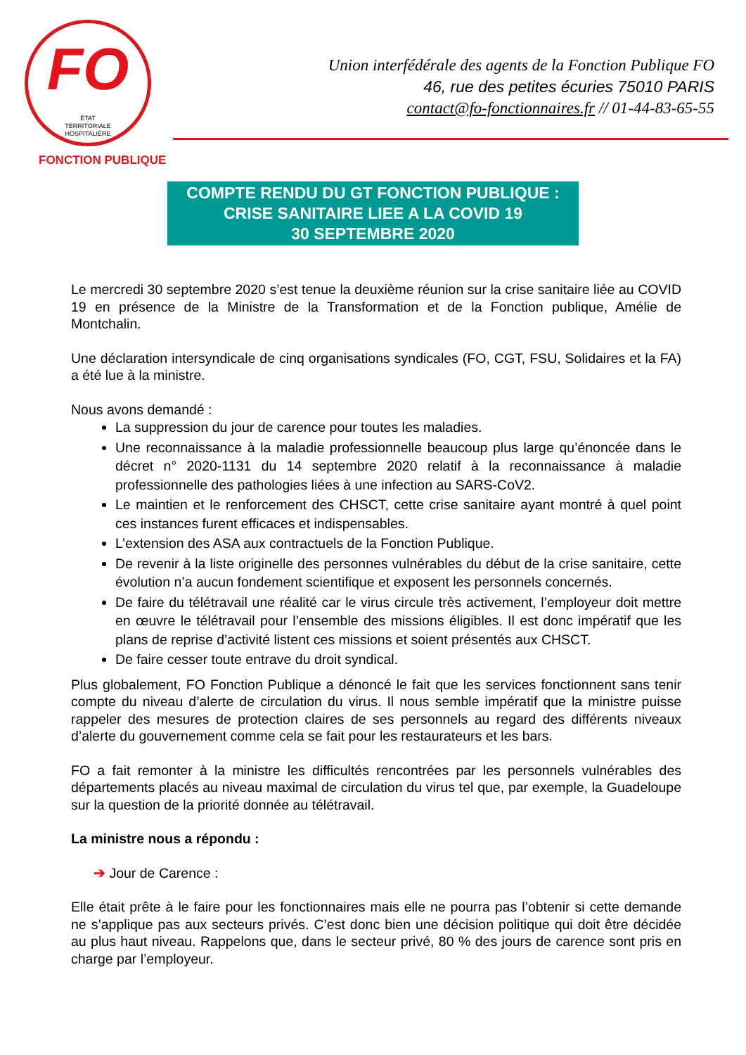FO
ÉTAT
TERRITORIALE
HOSPITALIÈRE
FONCTION PUBLIQUE
Union interfédérale des agents de la Fonction Publique FO
46, rue des petites écuries 75010 PARIS
contact@fo-fonctionnaires.fr // 01-44-83-65-55
COMPTE RENDU DU GT FONCTION PUBLIQUE :
CRISE SANITAIRE LIEE A LA COVID 19
30 SEPTEMBRE 2020
Le mercredi 30 septembre 2020 s’est tenue la deuxième réunion sur la crise sanitaire liée au COVID 19 en présence de la Ministre de la Transformation et de la Fonction publique, Amélie de Montchalin.
Une déclaration intersyndicale de cinq organisations syndicales (FO, CGT, FSU, Solidaires et la FA) a été lue à la ministre.
Nous avons demandé :
La suppression du jour de carence pour toutes les maladies.
Une reconnaissance à la maladie professionnelle beaucoup plus large qu’énoncée dans le décret n° 2020-1131 du 14 septembre 2020 relatif à la reconnaissance à maladie professionnelle des pathologies liées à une infection au SARS-CoV2.
Le maintien et le renforcement des CHSCT, cette crise sanitaire ayant montré à quel point ces instances furent efficaces et indispensables.
L’extension des ASA aux contractuels de la Fonction Publique.
De revenir à la liste originelle des personnes vulnérables du début de la crise sanitaire, cette évolution n’a aucun fondement scientifique et exposent les personnels concernés.
De faire du télétravail une réalité car le virus circule très activement, l’employeur doit mettre en œuvre le télétravail pour l’ensemble des missions éligibles. Il est donc impératif que les plans de reprise d’activité listent ces missions et soient présentés aux CHSCT.
De faire cesser toute entrave du droit syndical.
Plus globalement, FO Fonction Publique a dénoncé le fait que les services fonctionnent sans tenir compte du niveau d’alerte de circulation du virus. Il nous semble impératif que la ministre puisse rappeler des mesures de protection claires de ses personnels au regard des différents niveaux d’alerte du gouvernement comme cela se fait pour les restaurateurs et les bars.
FO a fait remonter à la ministre les difficultés rencontrées par les personnels vulnérables des départements placés au niveau maximal de circulation du virus tel que, par exemple, la Guadeloupe sur la question de la priorité donnée au télétravail.
La ministre nous a répondu :
➔ Jour de Carence :
Elle était prête à le faire pour les fonctionnaires mais elle ne pourra pas l’obtenir si cette demande ne s’applique pas aux secteurs privés. C’est donc bien une décision politique qui doit être décidée au plus haut niveau. Rappelons que, dans le secteur privé, 80 % des jours de carence sont pris en charge par l’employeur.